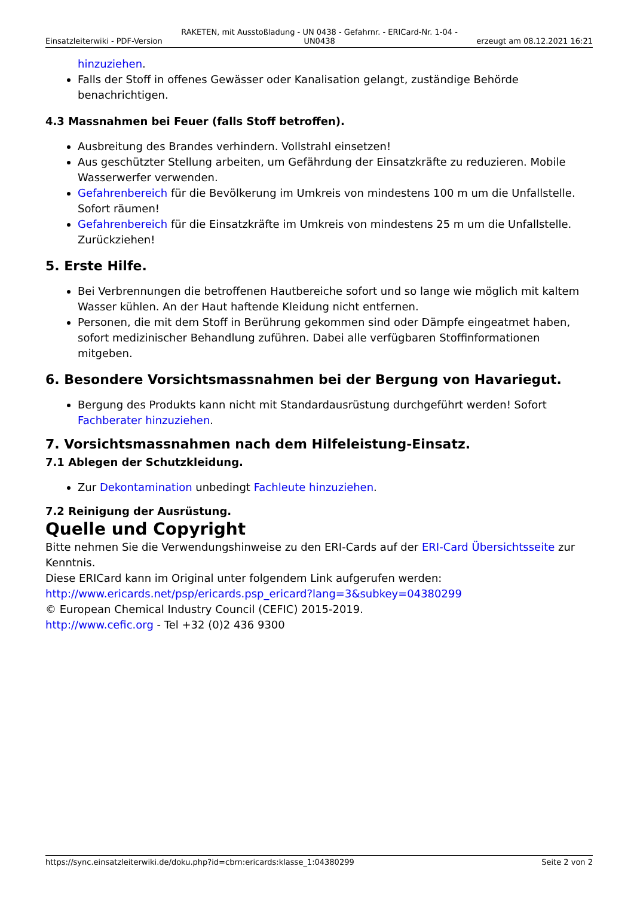Einsatzleiterwiki - PDF-Version RAKETEN, mit Ausstoßladung - UN 0438 - Gefahrnr. - ERICard-Nr. 1-04 - UN0438 erzeugt am 08.12.2021 16:21
hinzuziehen.
Falls der Stoff in offenes Gewässer oder Kanalisation gelangt, zuständige Behörde benachrichtigen.
4.3 Massnahmen bei Feuer (falls Stoff betroffen).
Ausbreitung des Brandes verhindern. Vollstrahl einsetzen!
Aus geschützter Stellung arbeiten, um Gefährdung der Einsatzkräfte zu reduzieren. Mobile Wasserwerfer verwenden.
Gefahrenbereich für die Bevölkerung im Umkreis von mindestens 100 m um die Unfallstelle. Sofort räumen!
Gefahrenbereich für die Einsatzkräfte im Umkreis von mindestens 25 m um die Unfallstelle. Zurückziehen!
5. Erste Hilfe.
Bei Verbrennungen die betroffenen Hautbereiche sofort und so lange wie möglich mit kaltem Wasser kühlen. An der Haut haftende Kleidung nicht entfernen.
Personen, die mit dem Stoff in Berührung gekommen sind oder Dämpfe eingeatmet haben, sofort medizinischer Behandlung zuführen. Dabei alle verfügbaren Stoffinformationen mitgeben.
6. Besondere Vorsichtsmassnahmen bei der Bergung von Havariegut.
Bergung des Produkts kann nicht mit Standardausrüstung durchgeführt werden! Sofort Fachberater hinzuziehen.
7. Vorsichtsmassnahmen nach dem Hilfeleistung-Einsatz.
7.1 Ablegen der Schutzkleidung.
Zur Dekontamination unbedingt Fachleute hinzuziehen.
7.2 Reinigung der Ausrüstung.
Quelle und Copyright
Bitte nehmen Sie die Verwendungshinweise zu den ERI-Cards auf der ERI-Card Übersichtsseite zur Kenntnis.
Diese ERICard kann im Original unter folgendem Link aufgerufen werden:
http://www.ericards.net/psp/ericards.psp_ericard?lang=3&subkey=04380299
© European Chemical Industry Council (CEFIC) 2015-2019.
http://www.cefic.org - Tel +32 (0)2 436 9300
https://sync.einsatzleiterwiki.de/doku.php?id=cbrn:ericards:klasse_1:04380299 Seite 2 von 2